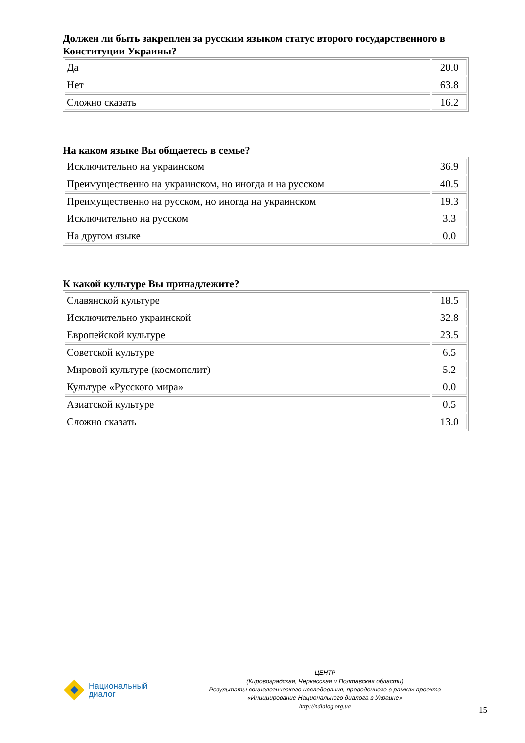Должен ли быть закреплен за русским языком статус второго государственного в Конституции Украины?
| Да | 20.0 |
| Нет | 63.8 |
| Сложно сказать | 16.2 |
На каком языке Вы общаетесь в семье?
| Исключительно на украинском | 36.9 |
| Преимущественно на украинском, но иногда и на русском | 40.5 |
| Преимущественно на русском, но иногда на украинском | 19.3 |
| Исключительно на русском | 3.3 |
| На другом языке | 0.0 |
К какой культуре Вы принадлежите?
| Славянской культуре | 18.5 |
| Исключительно украинской | 32.8 |
| Европейской культуре | 23.5 |
| Советской культуре | 6.5 |
| Мировой культуре (космополит) | 5.2 |
| Культуре «Русского мира» | 0.0 |
| Азиатской культуре | 0.5 |
| Сложно сказать | 13.0 |
Национальный
диалог
ЦЕНТР
(Кировоградская, Черкасская и Полтавская области)
Результаты социологического исследования, проведенного в рамках проекта
«Инициирование Национального диалога в Украине»
http://ndialog.org.ua
15